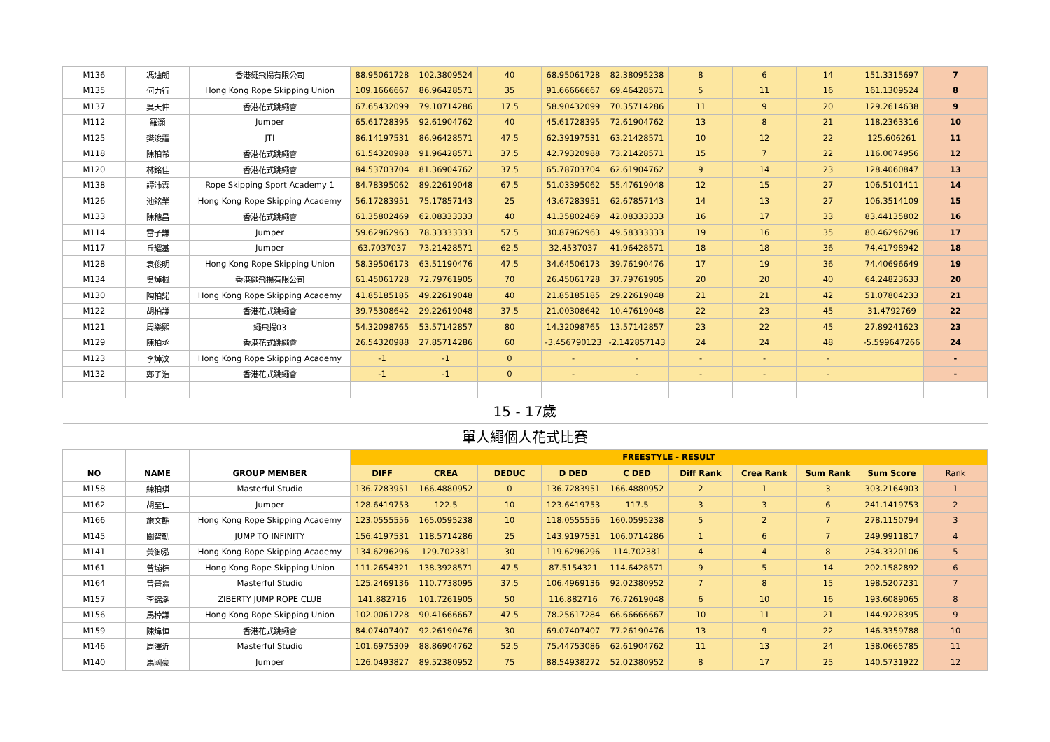| M136 | 馮迪朗 | 香港繩飛揚有限公司 | 88.95061728 | 102.3809524 | 40 | 68.95061728 | 82.38095238 | 8 | 6 | 14 | 151.3315697 | 7 |
| M135 | 何力行 | Hong Kong Rope Skipping Union | 109.1666667 | 86.96428571 | 35 | 91.66666667 | 69.46428571 | 5 | 11 | 16 | 161.1309524 | 8 |
| M137 | 吳天仲 | 香港花式跳繩會 | 67.65432099 | 79.10714286 | 17.5 | 58.90432099 | 70.35714286 | 11 | 9 | 20 | 129.2614638 | 9 |
| M112 | 羅灝 | Jumper | 65.61728395 | 92.61904762 | 40 | 45.61728395 | 72.61904762 | 13 | 8 | 21 | 118.2363316 | 10 |
| M125 | 樊浚霆 | JTI | 86.14197531 | 86.96428571 | 47.5 | 62.39197531 | 63.21428571 | 10 | 12 | 22 | 125.606261 | 11 |
| M118 | 陳柏希 | 香港花式跳繩會 | 61.54320988 | 91.96428571 | 37.5 | 42.79320988 | 73.21428571 | 15 | 7 | 22 | 116.0074956 | 12 |
| M120 | 林銘佳 | 香港花式跳繩會 | 84.53703704 | 81.36904762 | 37.5 | 65.78703704 | 62.61904762 | 9 | 14 | 23 | 128.4060847 | 13 |
| M138 | 譚沛霖 | Rope Skipping Sport Academy 1 | 84.78395062 | 89.22619048 | 67.5 | 51.03395062 | 55.47619048 | 12 | 15 | 27 | 106.5101411 | 14 |
| M126 | 池銘業 | Hong Kong Rope Skipping Academy | 56.17283951 | 75.17857143 | 25 | 43.67283951 | 62.67857143 | 14 | 13 | 27 | 106.3514109 | 15 |
| M133 | 陳穗昌 | 香港花式跳繩會 | 61.35802469 | 62.08333333 | 40 | 41.35802469 | 42.08333333 | 16 | 17 | 33 | 83.44135802 | 16 |
| M114 | 雷子謙 | Jumper | 59.62962963 | 78.33333333 | 57.5 | 30.87962963 | 49.58333333 | 19 | 16 | 35 | 80.46296296 | 17 |
| M117 | 丘耀基 | Jumper | 63.7037037 | 73.21428571 | 62.5 | 32.4537037 | 41.96428571 | 18 | 18 | 36 | 74.41798942 | 18 |
| M128 | 袁俊明 | Hong Kong Rope Skipping Union | 58.39506173 | 63.51190476 | 47.5 | 34.64506173 | 39.76190476 | 17 | 19 | 36 | 74.40696649 | 19 |
| M134 | 吳焯楓 | 香港繩飛揚有限公司 | 61.45061728 | 72.79761905 | 70 | 26.45061728 | 37.79761905 | 20 | 20 | 40 | 64.24823633 | 20 |
| M130 | 陶柏諾 | Hong Kong Rope Skipping Academy | 41.85185185 | 49.22619048 | 40 | 21.85185185 | 29.22619048 | 21 | 21 | 42 | 51.07804233 | 21 |
| M122 | 胡柏謙 | 香港花式跳繩會 | 39.75308642 | 29.22619048 | 37.5 | 21.00308642 | 10.47619048 | 22 | 23 | 45 | 31.4792769 | 22 |
| M121 | 周樂熙 | 繩飛揚03 | 54.32098765 | 53.57142857 | 80 | 14.32098765 | 13.57142857 | 23 | 22 | 45 | 27.89241623 | 23 |
| M129 | 陳柏丞 | 香港花式跳繩會 | 26.54320988 | 27.85714286 | 60 | -3.456790123 | -2.142857143 | 24 | 24 | 48 | -5.599647266 | 24 |
| M123 | 李焯汶 | Hong Kong Rope Skipping Academy | -1 | -1 | 0 | - | - | - | - | - | | - |
| M132 | 鄭子浩 | 香港花式跳繩會 | -1 | -1 | 0 | - | - | - | - | - | | - |
| 15 - 17歲 | | | | | | | | | | | | |
| 單人繩個人花式比賽 | | | | | | | | | | | | |
| | | | FREESTYLE - RESULT | | | | | | | | | |
| NO | NAME | GROUP MEMBER | DIFF | CREA | DEDUC | D DED | C DED | Diff Rank | Crea Rank | Sum Rank | Sum Score | Rank |
| M158 | 練柏琪 | Masterful Studio | 136.7283951 | 166.4880952 | 0 | 136.7283951 | 166.4880952 | 2 | 1 | 3 | 303.2164903 | 1 |
| M162 | 胡至仁 | Jumper | 128.6419753 | 122.5 | 10 | 123.6419753 | 117.5 | 3 | 3 | 6 | 241.1419753 | 2 |
| M166 | 施文韜 | Hong Kong Rope Skipping Academy | 123.0555556 | 165.0595238 | 10 | 118.0555556 | 160.0595238 | 5 | 2 | 7 | 278.1150794 | 3 |
| M145 | 關智勤 | JUMP TO INFINITY | 156.4197531 | 118.5714286 | 25 | 143.9197531 | 106.0714286 | 1 | 6 | 7 | 249.9911817 | 4 |
| M141 | 黃御泓 | Hong Kong Rope Skipping Academy | 134.6296296 | 129.702381 | 30 | 119.6296296 | 114.702381 | 4 | 4 | 8 | 234.3320106 | 5 |
| M161 | 曾塴棕 | Hong Kong Rope Skipping Union | 111.2654321 | 138.3928571 | 47.5 | 87.5154321 | 114.6428571 | 9 | 5 | 14 | 202.1582892 | 6 |
| M164 | 曾晉熹 | Masterful Studio | 125.2469136 | 110.7738095 | 37.5 | 106.4969136 | 92.02380952 | 7 | 8 | 15 | 198.5207231 | 7 |
| M157 | 李錦潮 | ZIBERTY JUMP ROPE CLUB | 141.882716 | 101.7261905 | 50 | 116.882716 | 76.72619048 | 6 | 10 | 16 | 193.6089065 | 8 |
| M156 | 馬棹謙 | Hong Kong Rope Skipping Union | 102.0061728 | 90.41666667 | 47.5 | 78.25617284 | 66.66666667 | 10 | 11 | 21 | 144.9228395 | 9 |
| M159 | 陳煒恒 | 香港花式跳繩會 | 84.07407407 | 92.26190476 | 30 | 69.07407407 | 77.26190476 | 13 | 9 | 22 | 146.3359788 | 10 |
| M146 | 周澤沂 | Masterful Studio | 101.6975309 | 88.86904762 | 52.5 | 75.44753086 | 62.61904762 | 11 | 13 | 24 | 138.0665785 | 11 |
| M140 | 馬國豪 | Jumper | 126.0493827 | 89.52380952 | 75 | 88.54938272 | 52.02380952 | 8 | 17 | 25 | 140.5731922 | 12 |